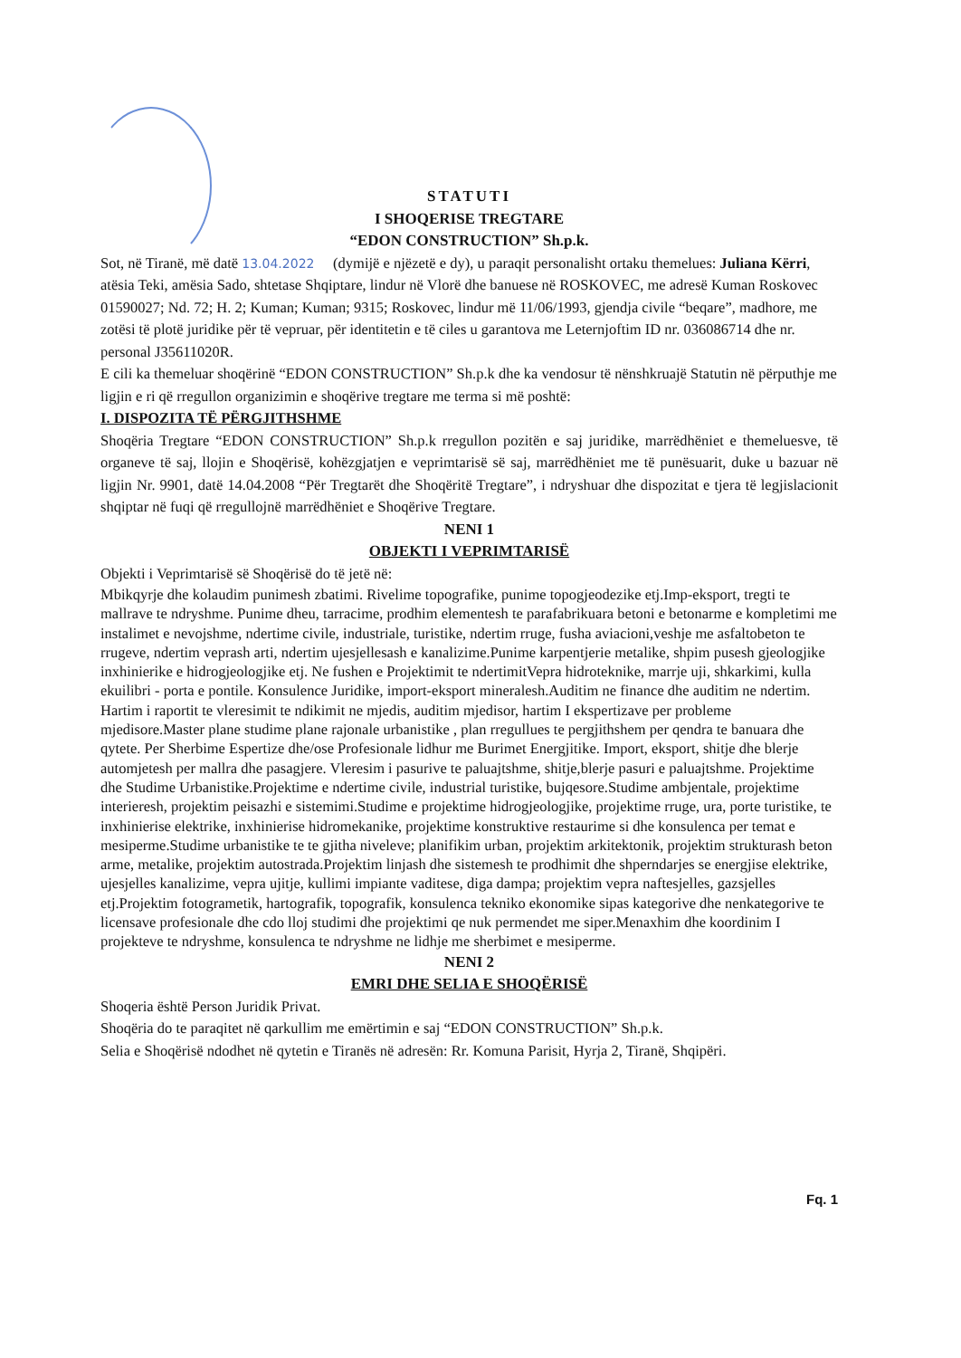STATUTI
I SHOQERISE TREGTARE
“EDON CONSTRUCTION” Sh.p.k.
Sot, në Tiranë, më datë 13.04.2022 (dymijë e njëzetë e dy), u paraqit personalisht ortaku themelues: Juliana Kërri, atësia Teki, amësia Sado, shtetase Shqiptare, lindur në Vlorë dhe banuese në ROSKOVEC, me adresë Kuman Roskovec 01590027; Nd. 72; H. 2; Kuman; Kuman; 9315; Roskovec, lindur më 11/06/1993, gjendja civile “beqare”, madhore, me zotësi të plotë juridike për të vepruar, për identitetin e të ciles u garantova me Leternjoftim ID nr. 036086714 dhe nr. personal J35611020R.
E cili ka themeluar shoqërinë “EDON CONSTRUCTION” Sh.p.k dhe ka vendosur të nënshkruajë Statutin në përputhje me ligjin e ri që rregullon organizimin e shoqërive tregtare me terma si më poshtë:
I. DISPOZITA TË PËRGJITHSHME
Shoqëria Tregtare “EDON CONSTRUCTION” Sh.p.k rregullon pozitën e saj juridike, marrëdhëniet e themeluesve, të organeve të saj, llojin e Shoqërisë, kohëzgjatjen e veprimtarisë së saj, marrëdhëniet me të punësuarit, duke u bazuar në ligjin Nr. 9901, datë 14.04.2008 “Për Tregtarët dhe Shoqëritë Tregtare”, i ndryshuar dhe dispozitat e tjera të legjislacionit shqiptar në fuqi që rregullojnë marrëdhëniet e Shoqërive Tregtare.
NENI 1
OBJEKTI I VEPRIMTARISË
Objekti i Veprimtarisë së Shoqërisë do të jetë në:
Mbikqyrje dhe kolaudim punimesh zbatimi. Rivelime topografike, punime topogjeodezike etj.Imp-eksport, tregti te mallrave te ndryshme. Punime dheu, tarracime, prodhim elementesh te parafabrikuara betoni e betonarme e kompletimi me instalimet e nevojshme, ndertime civile, industriale, turistike, ndertim rruge, fusha aviacioni,veshje me asfaltobeton te rrugeve, ndertim veprash arti, ndertim ujesjellesash e kanalizime.Punime karpentjerie metalike, shpim pusesh gjeologjike inxhinierike e hidrogjeologjike etj. Ne fushen e Projektimit te ndertimitVepra hidroteknike, marrje uji, shkarkimi, kulla ekuilibri - porta e pontile. Konsulence Juridike, import-eksport mineralesh.Auditim ne finance dhe auditim ne ndertim. Hartim i raportit te vleresimit te ndikimit ne mjedis, auditim mjedisor, hartim I ekspertizave per probleme mjedisore.Master plane studime plane rajonale urbanistike , plan rregullues te pergjithshem per qendra te banuara dhe qytete. Per Sherbime Espertize dhe/ose Profesionale lidhur me Burimet Energjitike. Import, eksport, shitje dhe blerje automjetesh per mallra dhe pasagjere. Vleresim i pasurive te paluajtshme, shitje,blerje pasuri e paluajtshme. Projektime dhe Studime Urbanistike.Projektime e ndertime civile, industrial turistike, bujqesore.Studime ambjentale, projektime interieresh, projektim peisazhi e sistemimi.Studime e projektime hidrogjeologjike, projektime rruge, ura, porte turistike, te inxhinierise elektrike, inxhinierise hidromekanike, projektime konstruktive restaurime si dhe konsulenca per temat e mesiperme.Studime urbanistike te te gjitha niveleve; planifikim urban, projektim arkitektonik, projektim strukturash beton arme, metalike, projektim autostrada.Projektim linjash dhe sistemesh te prodhimit dhe shperndarjes se energjise elektrike, ujesjelles kanalizime, vepra ujitje, kullimi impiante vaditese, diga dampa; projektim vepra naftesjelles, gazsjelles etj.Projektim fotogrametik, hartografik, topografik, konsulenca tekniko ekonomike sipas kategorive dhe nenkategorive te licensave profesionale dhe cdo lloj studimi dhe projektimi qe nuk permendet me siper.Menaxhim dhe koordinim I projekteve te ndryshme, konsulenca te ndryshme ne lidhje me sherbimet e mesiperme.
NENI 2
EMRI DHE SELIA E SHOQËRISË
Shoqeria është Person Juridik Privat.
Shoqëria do te paraqitet në qarkullim me emërtimin e saj “EDON CONSTRUCTION” Sh.p.k.
Selia e Shoqërisë ndodhet në qytetin e Tiranës në adresën: Rr. Komuna Parisit, Hyrja 2, Tiranë, Shqipëri.
Fq. 1